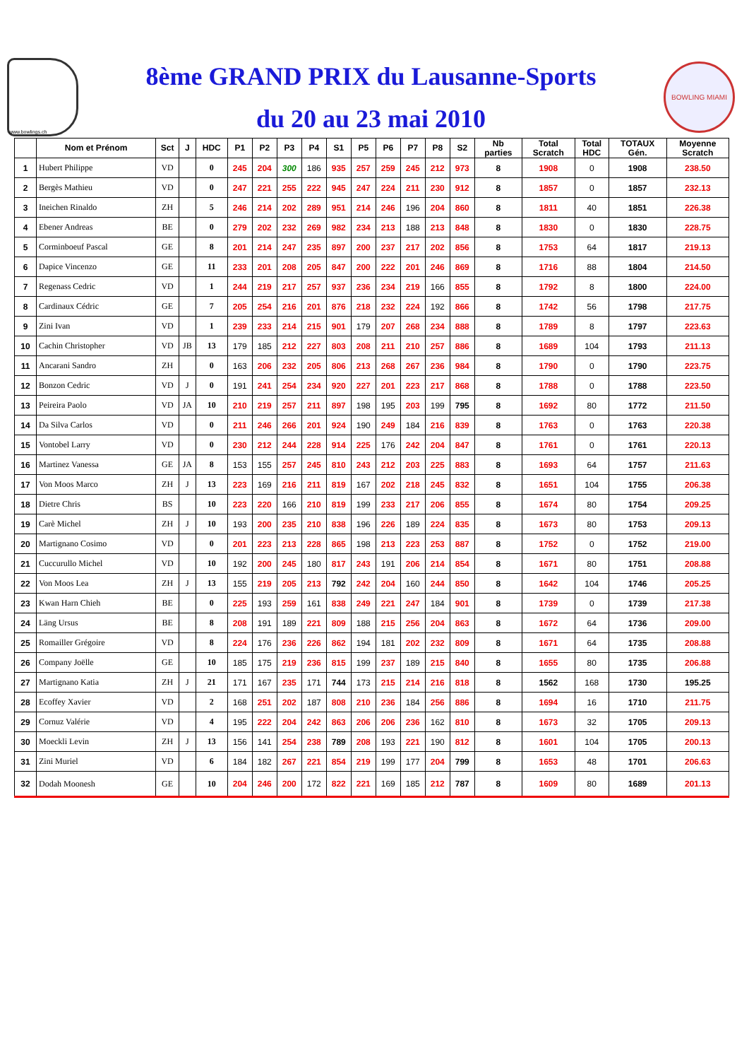www.bowlings.ch
8ème GRAND PRIX du Lausanne-Sports
du 20 au 23 mai 2010
BOWLING MIAMI
| | Nom et Prénom | Sct | J | HDC | P1 | P2 | P3 | P4 | S1 | P5 | P6 | P7 | P8 | S2 | Nb parties | Total Scratch | Total HDC | TOTAUX Gén. | Moyenne Scratch |
| --- | --- | --- | --- | --- | --- | --- | --- | --- | --- | --- | --- | --- | --- | --- | --- | --- | --- | --- | --- |
| 1 | Hubert Philippe | VD | | 0 | 245 | 204 | 300 | 186 | 935 | 257 | 259 | 245 | 212 | 973 | 8 | 1908 | 0 | 1908 | 238.50 |
| 2 | Bergès Mathieu | VD | | 0 | 247 | 221 | 255 | 222 | 945 | 247 | 224 | 211 | 230 | 912 | 8 | 1857 | 0 | 1857 | 232.13 |
| 3 | Ineichen Rinaldo | ZH | | 5 | 246 | 214 | 202 | 289 | 951 | 214 | 246 | 196 | 204 | 860 | 8 | 1811 | 40 | 1851 | 226.38 |
| 4 | Ebener Andreas | BE | | 0 | 279 | 202 | 232 | 269 | 982 | 234 | 213 | 188 | 213 | 848 | 8 | 1830 | 0 | 1830 | 228.75 |
| 5 | Corminboeuf Pascal | GE | | 8 | 201 | 214 | 247 | 235 | 897 | 200 | 237 | 217 | 202 | 856 | 8 | 1753 | 64 | 1817 | 219.13 |
| 6 | Dapice Vincenzo | GE | | 11 | 233 | 201 | 208 | 205 | 847 | 200 | 222 | 201 | 246 | 869 | 8 | 1716 | 88 | 1804 | 214.50 |
| 7 | Regenass Cedric | VD | | 1 | 244 | 219 | 217 | 257 | 937 | 236 | 234 | 219 | 166 | 855 | 8 | 1792 | 8 | 1800 | 224.00 |
| 8 | Cardinaux Cédric | GE | | 7 | 205 | 254 | 216 | 201 | 876 | 218 | 232 | 224 | 192 | 866 | 8 | 1742 | 56 | 1798 | 217.75 |
| 9 | Zini Ivan | VD | | 1 | 239 | 233 | 214 | 215 | 901 | 179 | 207 | 268 | 234 | 888 | 8 | 1789 | 8 | 1797 | 223.63 |
| 10 | Cachin Christopher | VD | JB | 13 | 179 | 185 | 212 | 227 | 803 | 208 | 211 | 210 | 257 | 886 | 8 | 1689 | 104 | 1793 | 211.13 |
| 11 | Ancarani Sandro | ZH | | 0 | 163 | 206 | 232 | 205 | 806 | 213 | 268 | 267 | 236 | 984 | 8 | 1790 | 0 | 1790 | 223.75 |
| 12 | Bonzon Cedric | VD | J | 0 | 191 | 241 | 254 | 234 | 920 | 227 | 201 | 223 | 217 | 868 | 8 | 1788 | 0 | 1788 | 223.50 |
| 13 | Peireira Paolo | VD | JA | 10 | 210 | 219 | 257 | 211 | 897 | 198 | 195 | 203 | 199 | 795 | 8 | 1692 | 80 | 1772 | 211.50 |
| 14 | Da Silva Carlos | VD | | 0 | 211 | 246 | 266 | 201 | 924 | 190 | 249 | 184 | 216 | 839 | 8 | 1763 | 0 | 1763 | 220.38 |
| 15 | Vontobel Larry | VD | | 0 | 230 | 212 | 244 | 228 | 914 | 225 | 176 | 242 | 204 | 847 | 8 | 1761 | 0 | 1761 | 220.13 |
| 16 | Martinez Vanessa | GE | JA | 8 | 153 | 155 | 257 | 245 | 810 | 243 | 212 | 203 | 225 | 883 | 8 | 1693 | 64 | 1757 | 211.63 |
| 17 | Von Moos Marco | ZH | J | 13 | 223 | 169 | 216 | 211 | 819 | 167 | 202 | 218 | 245 | 832 | 8 | 1651 | 104 | 1755 | 206.38 |
| 18 | Dietre Chris | BS | | 10 | 223 | 220 | 166 | 210 | 819 | 199 | 233 | 217 | 206 | 855 | 8 | 1674 | 80 | 1754 | 209.25 |
| 19 | Carè Michel | ZH | J | 10 | 193 | 200 | 235 | 210 | 838 | 196 | 226 | 189 | 224 | 835 | 8 | 1673 | 80 | 1753 | 209.13 |
| 20 | Martignano Cosimo | VD | | 0 | 201 | 223 | 213 | 228 | 865 | 198 | 213 | 223 | 253 | 887 | 8 | 1752 | 0 | 1752 | 219.00 |
| 21 | Cuccurullo Michel | VD | | 10 | 192 | 200 | 245 | 180 | 817 | 243 | 191 | 206 | 214 | 854 | 8 | 1671 | 80 | 1751 | 208.88 |
| 22 | Von Moos Lea | ZH | J | 13 | 155 | 219 | 205 | 213 | 792 | 242 | 204 | 160 | 244 | 850 | 8 | 1642 | 104 | 1746 | 205.25 |
| 23 | Kwan Harn Chieh | BE | | 0 | 225 | 193 | 259 | 161 | 838 | 249 | 221 | 247 | 184 | 901 | 8 | 1739 | 0 | 1739 | 217.38 |
| 24 | Läng Ursus | BE | | 8 | 208 | 191 | 189 | 221 | 809 | 188 | 215 | 256 | 204 | 863 | 8 | 1672 | 64 | 1736 | 209.00 |
| 25 | Romailler Grégoire | VD | | 8 | 224 | 176 | 236 | 226 | 862 | 194 | 181 | 202 | 232 | 809 | 8 | 1671 | 64 | 1735 | 208.88 |
| 26 | Company Joëlle | GE | | 10 | 185 | 175 | 219 | 236 | 815 | 199 | 237 | 189 | 215 | 840 | 8 | 1655 | 80 | 1735 | 206.88 |
| 27 | Martignano Katia | ZH | J | 21 | 171 | 167 | 235 | 171 | 744 | 173 | 215 | 214 | 216 | 818 | 8 | 1562 | 168 | 1730 | 195.25 |
| 28 | Ecoffey Xavier | VD | | 2 | 168 | 251 | 202 | 187 | 808 | 210 | 236 | 184 | 256 | 886 | 8 | 1694 | 16 | 1710 | 211.75 |
| 29 | Cornuz Valérie | VD | | 4 | 195 | 222 | 204 | 242 | 863 | 206 | 206 | 236 | 162 | 810 | 8 | 1673 | 32 | 1705 | 209.13 |
| 30 | Moeckli Levin | ZH | J | 13 | 156 | 141 | 254 | 238 | 789 | 208 | 193 | 221 | 190 | 812 | 8 | 1601 | 104 | 1705 | 200.13 |
| 31 | Zini Muriel | VD | | 6 | 184 | 182 | 267 | 221 | 854 | 219 | 199 | 177 | 204 | 799 | 8 | 1653 | 48 | 1701 | 206.63 |
| 32 | Dodah Moonesh | GE | | 10 | 204 | 246 | 200 | 172 | 822 | 221 | 169 | 185 | 212 | 787 | 8 | 1609 | 80 | 1689 | 201.13 |